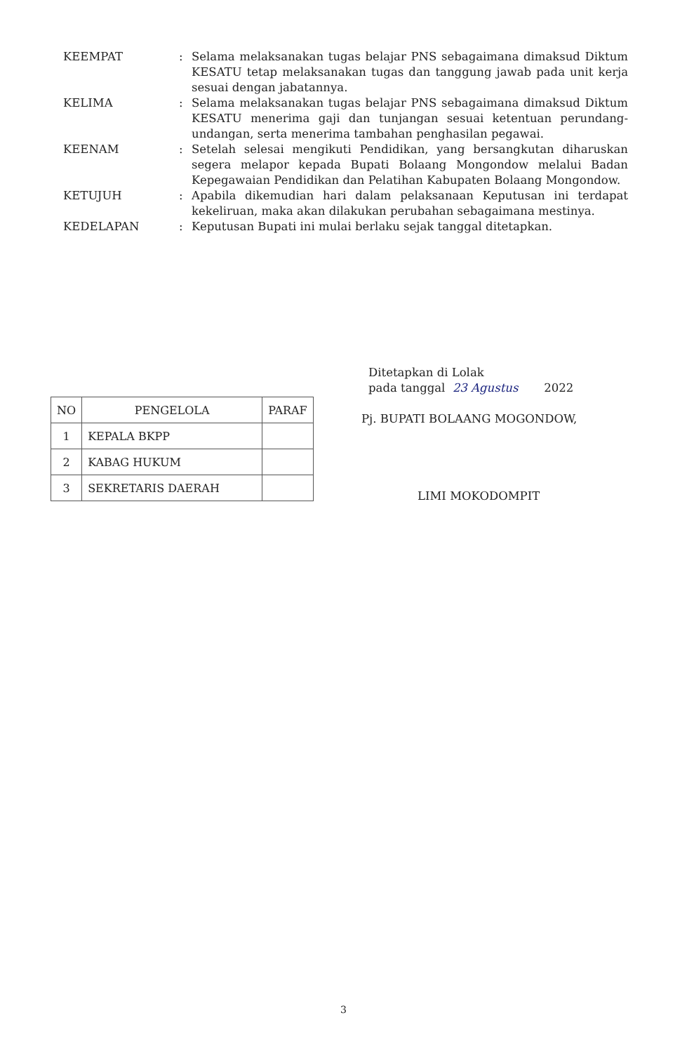KEEMPAT : Selama melaksanakan tugas belajar PNS sebagaimana dimaksud Diktum KESATU tetap melaksanakan tugas dan tanggung jawab pada unit kerja sesuai dengan jabatannya.
KELIMA : Selama melaksanakan tugas belajar PNS sebagaimana dimaksud Diktum KESATU menerima gaji dan tunjangan sesuai ketentuan perundang-undangan, serta menerima tambahan penghasilan pegawai.
KEENAM : Setelah selesai mengikuti Pendidikan, yang bersangkutan diharuskan segera melapor kepada Bupati Bolaang Mongondow melalui Badan Kepegawaian Pendidikan dan Pelatihan Kabupaten Bolaang Mongondow.
KETUJUH : Apabila dikemudian hari dalam pelaksanaan Keputusan ini terdapat kekeliruan, maka akan dilakukan perubahan sebagaimana mestinya.
KEDELAPAN : Keputusan Bupati ini mulai berlaku sejak tanggal ditetapkan.
Ditetapkan di Lolak
pada tanggal 23 Agustus 2022
Pj. BUPATI BOLAANG MOGONDOW,
LIMI MOKODOMPIT
| NO | PENGELOLA | PARAF |
| --- | --- | --- |
| 1 | KEPALA BKPP | |
| 2 | KABAG HUKUM | |
| 3 | SEKRETARIS DAERAH | |
3